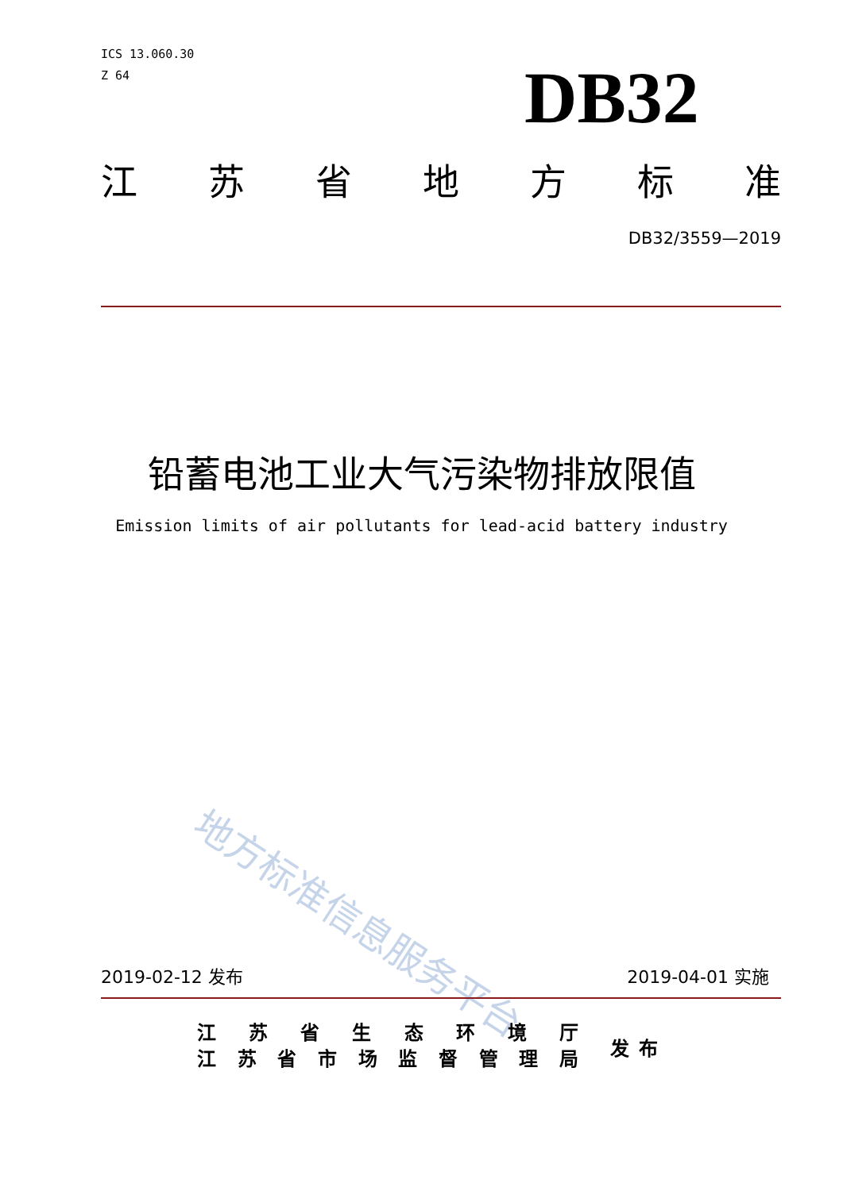ICS 13.060.30
Z 64
DB32
江苏省地方标准
DB32/3559—2019
铅蓄电池工业大气污染物排放限值
Emission limits of air pollutants for lead-acid battery industry
地方标准信息服务平台
2019-02-12 发布 2019-04-01 实施
江苏省生态环境厅
江苏省市场监督管理局
发布